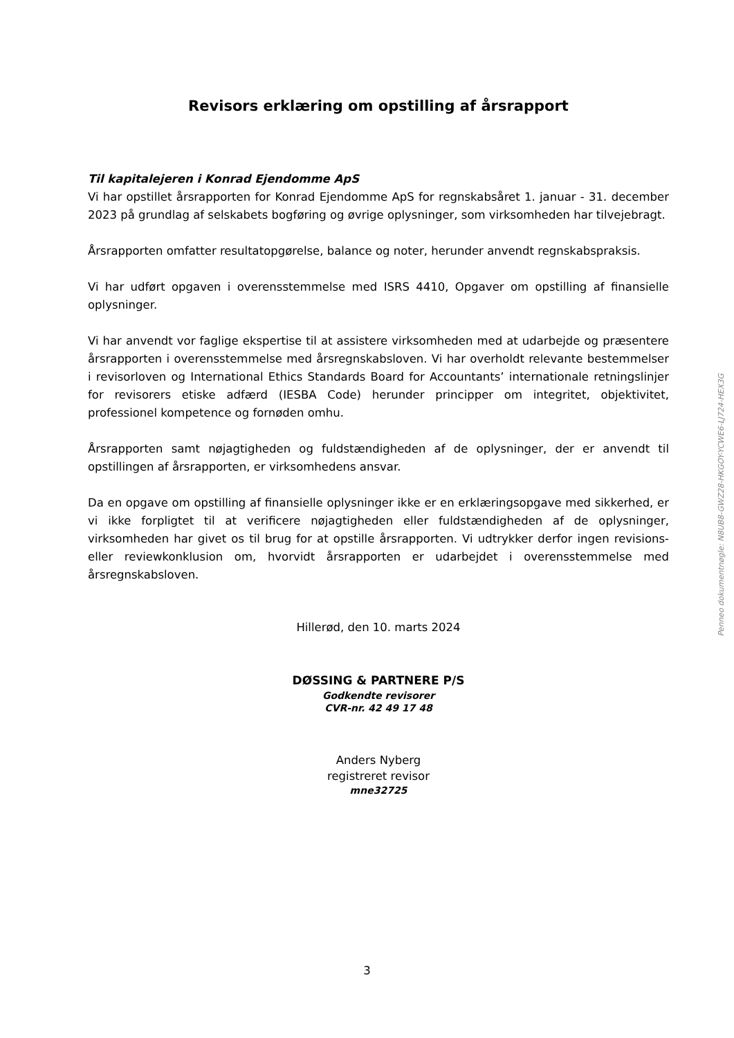Revisors erklæring om opstilling af årsrapport
Til kapitalejeren i Konrad Ejendomme ApS
Vi har opstillet årsrapporten for Konrad Ejendomme ApS for regnskabsåret 1. januar - 31. december 2023 på grundlag af selskabets bogføring og øvrige oplysninger, som virksomheden har tilvejebragt.
Årsrapporten omfatter resultatopgørelse, balance og noter, herunder anvendt regnskabs­praksis.
Vi har udført opgaven i overensstemmelse med ISRS 4410, Opgaver om opstilling af finansi­elle oplysninger.
Vi har anvendt vor faglige ekspertise til at assistere virksomheden med at udarbejde og præsentere årsrapporten i overensstemmelse med årsregnskabsloven. Vi har overholdt relevante bestemmelser i revisorloven og International Ethics Standards Board for Accountants’ internationale retningslinjer for revisorers etiske adfærd (IESBA Code) herunder principper om integritet, objektivitet, professionel kompetence og fornøden omhu.
Årsrapporten samt nøjagtigheden og fuldstændigheden af de oplysninger, der er anvendt til opstillingen af årsrapporten, er virksomhedens ansvar.
Da en opgave om opstilling af finansielle oplysninger ikke er en erklæringsopgave med sik­kerhed, er vi ikke forpligtet til at verificere nøjagtigheden eller fuldstændigheden af de op­lysninger, virksomheden har givet os til brug for at opstille årsrapporten. Vi udtrykker derfor ingen revisions- eller reviewkonklusion om, hvorvidt årsrapporten er udarbejdet i overens­stemmelse med årsregnskabsloven.
Hillerød, den 10. marts 2024
DØSSING & PARTNERE P/S
Godkendte revisorer
CVR-nr. 42 49 17 48
Anders Nyberg
registreret revisor
mne32725
Penneo dokumentnøgle: N8UB8-GWZ28-HKGOY-YCWE6-LJ724-HEX3G
3